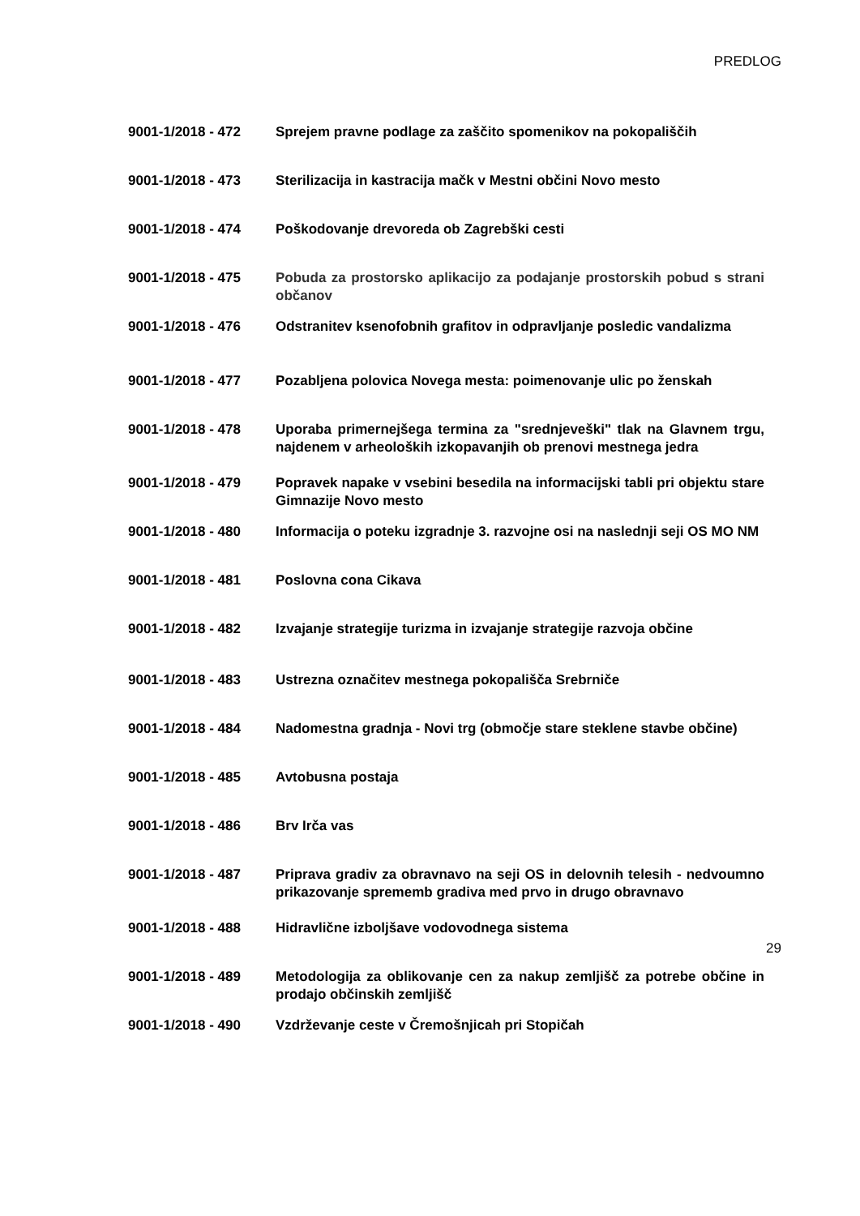PREDLOG
9001-1/2018 - 472 Sprejem pravne podlage za zaščito spomenikov na pokopališčih
9001-1/2018 - 473 Sterilizacija in kastracija mačk v Mestni občini Novo mesto
9001-1/2018 - 474 Poškodovanje drevoreda ob Zagrebški cesti
9001-1/2018 - 475 Pobuda za prostorsko aplikacijo za podajanje prostorskih pobud s strani občanov
9001-1/2018 - 476 Odstranitev ksenofobnih grafitov in odpravljanje posledic vandalizma
9001-1/2018 - 477 Pozabljena polovica Novega mesta: poimenovanje ulic po ženskah
9001-1/2018 - 478 Uporaba primernejšega termina za "srednjeveški" tlak na Glavnem trgu, najdenem v arheoloških izkopavanjih ob prenovi mestnega jedra
9001-1/2018 - 479 Popravek napake v vsebini besedila na informacijski tabli pri objektu stare Gimnazije Novo mesto
9001-1/2018 - 480 Informacija o poteku izgradnje 3. razvojne osi na naslednji seji OS MO NM
9001-1/2018 - 481 Poslovna cona Cikava
9001-1/2018 - 482 Izvajanje strategije turizma in izvajanje strategije razvoja občine
9001-1/2018 - 483 Ustrezna označitev mestnega pokopališča Srebrniče
9001-1/2018 - 484 Nadomestna gradnja - Novi trg (območje stare steklene stavbe občine)
9001-1/2018 - 485 Avtobusna postaja
9001-1/2018 - 486 Brv Irča vas
9001-1/2018 - 487 Priprava gradiv za obravnavo na seji OS in delovnih telesih - nedvoumno prikazovanje sprememb gradiva med prvo in drugo obravnavo
9001-1/2018 - 488 Hidravlične izboljšave vodovodnega sistema
9001-1/2018 - 489 Metodologija za oblikovanje cen za nakup zemljišč za potrebe občine in prodajo občinskih zemljišč
9001-1/2018 - 490 Vzdrževanje ceste v Čremošnjicah pri Stopičah
29